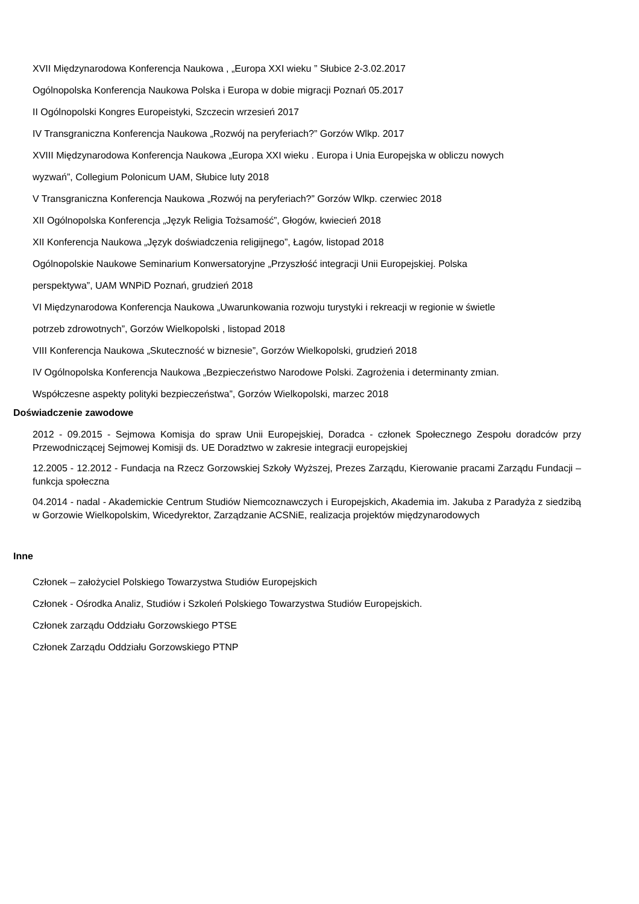XVII Międzynarodowa Konferencja Naukowa , „Europa XXI wieku ” Słubice 2-3.02.2017
Ogólnopolska Konferencja Naukowa Polska i Europa w dobie migracji Poznań 05.2017
II Ogólnopolski Kongres Europeistyki, Szczecin wrzesień 2017
IV Transgraniczna Konferencja Naukowa „Rozwój na peryferiach?” Gorzów Wlkp. 2017
XVIII Międzynarodowa Konferencja Naukowa „Europa XXI wieku . Europa i Unia Europejska w obliczu nowych
wyzwań”, Collegium Polonicum UAM, Słubice luty 2018
V Transgraniczna Konferencja Naukowa „Rozwój na peryferiach?” Gorzów Wlkp. czerwiec 2018
XII Ogólnopolska Konferencja „Język Religia Tożsamość”, Głogów, kwiecień 2018
XII Konferencja Naukowa „Język doświadczenia religijnego”, Łagów, listopad 2018
Ogólnopolskie Naukowe Seminarium Konwersatoryjne „Przyszłość integracji Unii Europejskiej. Polska
perspektywa”, UAM WNPiD Poznań, grudzień 2018
VI Międzynarodowa Konferencja Naukowa „Uwarunkowania rozwoju turystyki i rekreacji w regionie w świetle
potrzeb zdrowotnych”, Gorzów Wielkopolski , listopad 2018
VIII Konferencja Naukowa „Skuteczność w biznesie”, Gorzów Wielkopolski, grudzień 2018
IV Ogólnopolska Konferencja Naukowa „Bezpieczeństwo Narodowe Polski. Zagrożenia i determinanty zmian.
Współczesne aspekty polityki bezpieczeństwa”, Gorzów Wielkopolski, marzec 2018
Doświadczenie zawodowe
2012 - 09.2015 - Sejmowa Komisja do spraw Unii Europejskiej, Doradca - członek Społecznego Zespołu doradców przy Przewodniczącej Sejmowej Komisji ds. UE Doradztwo w zakresie integracji europejskiej
12.2005 - 12.2012 - Fundacja na Rzecz Gorzowskiej Szkoły Wyższej, Prezes Zarządu, Kierowanie pracami Zarządu Fundacji – funkcja społeczna
04.2014 - nadal - Akademickie Centrum Studiów Niemcoznawczych i Europejskich, Akademia im. Jakuba z Paradyża z siedzibą w Gorzowie Wielkopolskim, Wicedyrektor, Zarządzanie ACSNiE, realizacja projektów międzynarodowych
Inne
Członek – założyciel Polskiego Towarzystwa Studiów Europejskich
Członek - Ośrodka Analiz, Studiów i Szkoleń Polskiego Towarzystwa Studiów Europejskich.
Członek zarządu Oddziału Gorzowskiego PTSE
Członek Zarządu Oddziału Gorzowskiego PTNP